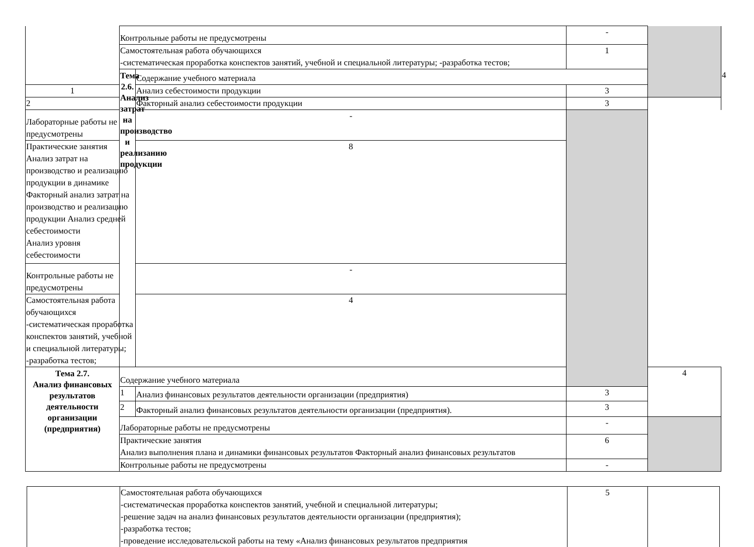| | Контрольные работы не предусмотрены | | - | | |
| | Самостоятельная работа обучающихся -систематическая проработка конспектов занятий, учебной и специальной литературы; -разработка тестов; | | 1 | | |
| | Тема 2.6. Анализ затрат на производство и реализанию продукции | Содержание учебного материала | | | 4 |
| 1 | | Анализ себестоимости продукции | 3 | | |
| 2 | | Факторный анализ себестоимости продукции | 3 | | |
| Лабораторные работы не предусмотрены | | - | | | |
| Практические занятия Анализ затрат на производство и реализацию продукции в динамике Факторный анализ затрат на производство и реализацию продукции Анализ средней себестоимости Анализ уровня себестоимости | | 8 | | | |
| Контрольные работы не предусмотрены | | - | | | |
| Самостоятельная работа обучающихся -систематическая проработка конспектов занятий, учебной и специальной литературы; -разработка тестов; | | 4 | | | |
| Тема 2.7. Анализ финансовых результатов деятельности организации (предприятия) | Содержание учебного материала | | | 4 | |
| | 1 | Анализ финансовых результатов деятельности организации (предприятия) | 3 | | |
| | 2 | Факторный анализ финансовых результатов деятельности организации (предприятия). | 3 | | |
| | Лабораторные работы не предусмотрены | | - | | |
| | Практические занятия Анализ выполнения плана и динамики финансовых результатов Факторный анализ финансовых результатов | | 6 | | |
| | Контрольные работы не предусмотрены | | - | | |
| | Самостоятельная работа обучающихся -систематическая проработка конспектов занятий, учебной и специальной литературы; -решение задач на анализ финансовых результатов деятельности организации (предприятия); -разработка тестов; -проведение исследовательской работы на тему «Анализ финансовых результатов предприятия | 5 | |